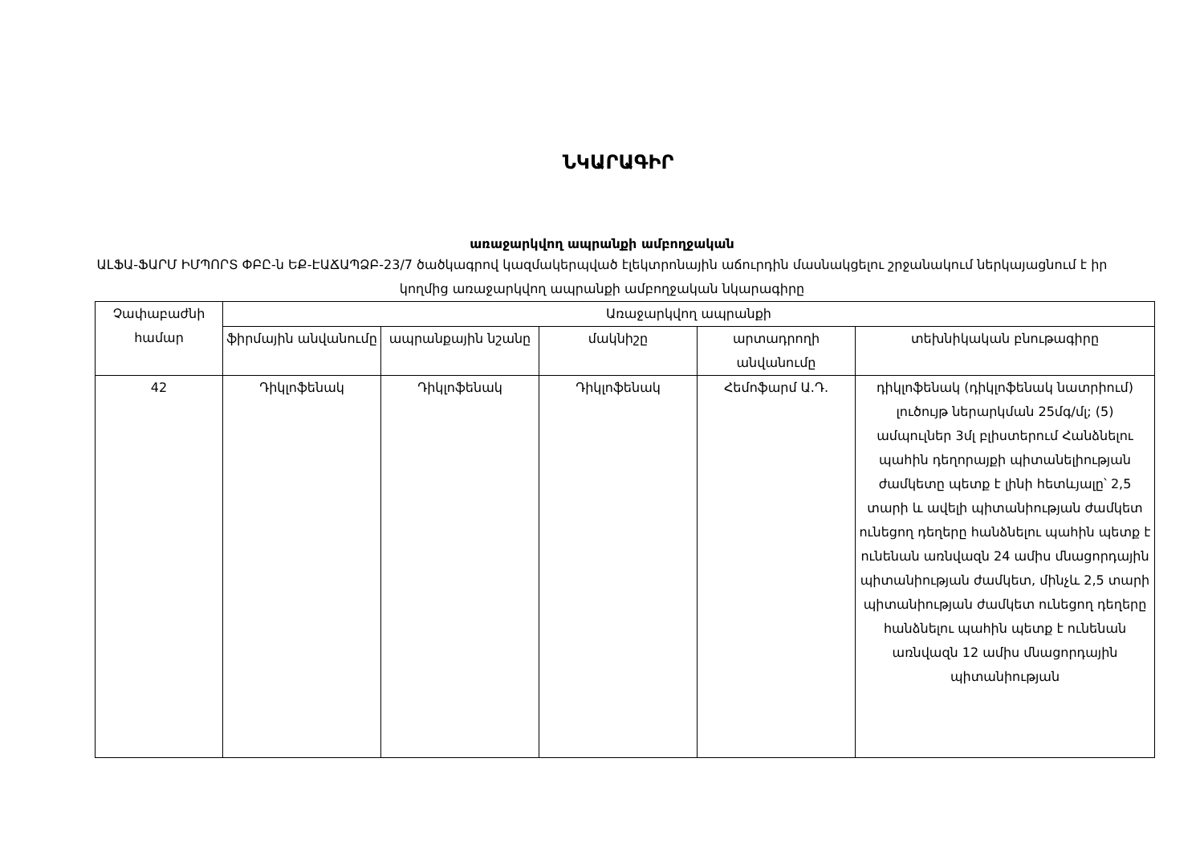ՆԿԱՐԱԳԻՐ
առաջարկվող ապրանքի ամբողջական
ԱԼՖԱ-ՖԱՐՄ ԻՄՊՈՐՏ ՓԲԸ-ն ԵՔ-ԷԱՃԱՊՁԲ-23/7 ծածկագրով կազմակերպված էլեկտրոնային աճուրդին մասնակցելու շրջանակում ներկայացնում է իր կողմից առաջարկվող ապրանքի ամբողջական նկարագիրը
| Չափաբաժնի համար | Առաջարկվող ապրանքի | | | | |
| --- | --- | --- | --- | --- | --- |
| | ֆիրմային անվանումը | ապրանքային նշանը | մակնիշը | արտադրողի անվանումը | տեխնիկական բնութագիրը |
| 42 | Դիկլոֆենակ | Դիկլոֆենակ | Դիկլոֆենակ | Հեմոֆարմ Ա.Դ. | դիկլոֆենակ (դիկլոֆենակ նատրիում) լուծույթ ներարկման 25մգ/մլ; (5) ամպուլներ 3մլ բլիստերում Հանձնելու պահին դեղորայքի պիտանելիության ժամկետը պետք է լինի հետևյալը՝ 2,5 տարի և ավելի պիտանիության ժամկետ ունեցող դեղերը հանձնելու պահին պետք է ունենան առնվազն 24 ամիս մնացորդային պիտանիության ժամկետ, մինչև 2,5 տարի պիտանիության ժամկետ ունեցող դեղերը հանձնելու պահին պետք է ունենան առնվազն 12 ամիս մնացորդային պիտանիության |